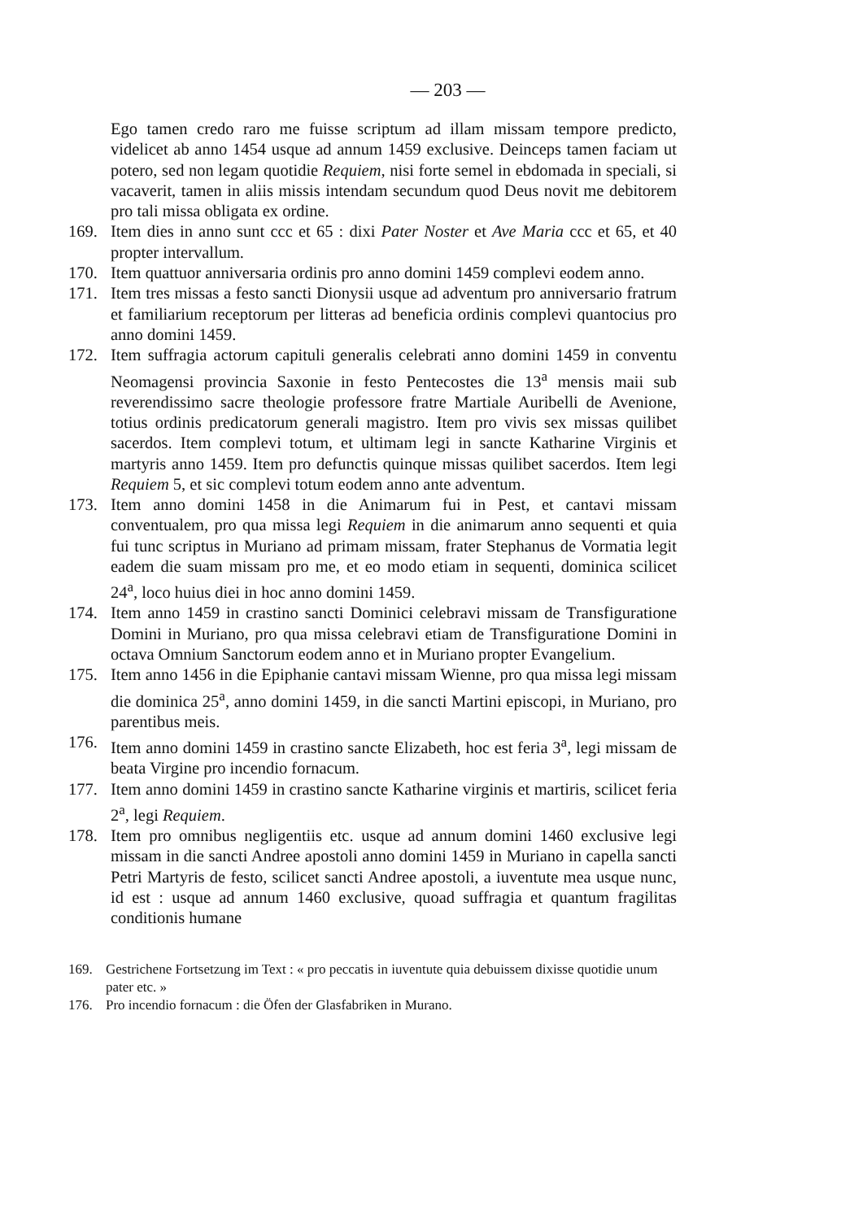— 203 —
Ego tamen credo raro me fuisse scriptum ad illam missam tempore predicto, videlicet ab anno 1454 usque ad annum 1459 exclusive. Deinceps tamen faciam ut potero, sed non legam quotidie Requiem, nisi forte semel in ebdomada in speciali, si vacaverit, tamen in aliis missis intendam secundum quod Deus novit me debitorem pro tali missa obligata ex ordine.
169. Item dies in anno sunt ccc et 65 : dixi Pater Noster et Ave Maria ccc et 65, et 40 propter intervallum.
170. Item quattuor anniversaria ordinis pro anno domini 1459 complevi eodem anno.
171. Item tres missas a festo sancti Dionysii usque ad adventum pro anniversario fratrum et familiarium receptorum per litteras ad beneficia ordinis complevi quantocius pro anno domini 1459.
172. Item suffragia actorum capituli generalis celebrati anno domini 1459 in conventu Neomagensi provincia Saxonie in festo Pentecostes die 13<sup>a</sup> mensis maii sub reverendissimo sacre theologie professore fratre Martiale Auribelli de Avenione, totius ordinis predicatorum generali magistro. Item pro vivis sex missas quilibet sacerdos. Item complevi totum, et ultimam legi in sancte Katharine Virginis et martyris anno 1459. Item pro defunctis quinque missas quilibet sacerdos. Item legi Requiem 5, et sic complevi totum eodem anno ante adventum.
173. Item anno domini 1458 in die Animarum fui in Pest, et cantavi missam conventualem, pro qua missa legi Requiem in die animarum anno sequenti et quia fui tunc scriptus in Muriano ad primam missam, frater Stephanus de Vormatia legit eadem die suam missam pro me, et eo modo etiam in sequenti, dominica scilicet 24<sup>a</sup>, loco huius diei in hoc anno domini 1459.
174. Item anno 1459 in crastino sancti Dominici celebravi missam de Transfiguratione Domini in Muriano, pro qua missa celebravi etiam de Transfiguratione Domini in octava Omnium Sanctorum eodem anno et in Muriano propter Evangelium.
175. Item anno 1456 in die Epiphanie cantavi missam Wienne, pro qua missa legi missam die dominica 25<sup>a</sup>, anno domini 1459, in die sancti Martini episcopi, in Muriano, pro parentibus meis.
176. Item anno domini 1459 in crastino sancte Elizabeth, hoc est feria 3<sup>a</sup>, legi missam de beata Virgine pro incendio fornacum.
177. Item anno domini 1459 in crastino sancte Katharine virginis et martiris, scilicet feria 2<sup>a</sup>, legi Requiem.
178. Item pro omnibus negligentiis etc. usque ad annum domini 1460 exclusive legi missam in die sancti Andree apostoli anno domini 1459 in Muriano in capella sancti Petri Martyris de festo, scilicet sancti Andree apostoli, a iuventute mea usque nunc, id est : usque ad annum 1460 exclusive, quoad suffragia et quantum fragilitas conditionis humane
169. Gestrichene Fortsetzung im Text : « pro peccatis in iuventute quia debuissem dixisse quotidie unum pater etc. »
176. Pro incendio fornacum : die Öfen der Glasfabriken in Murano.